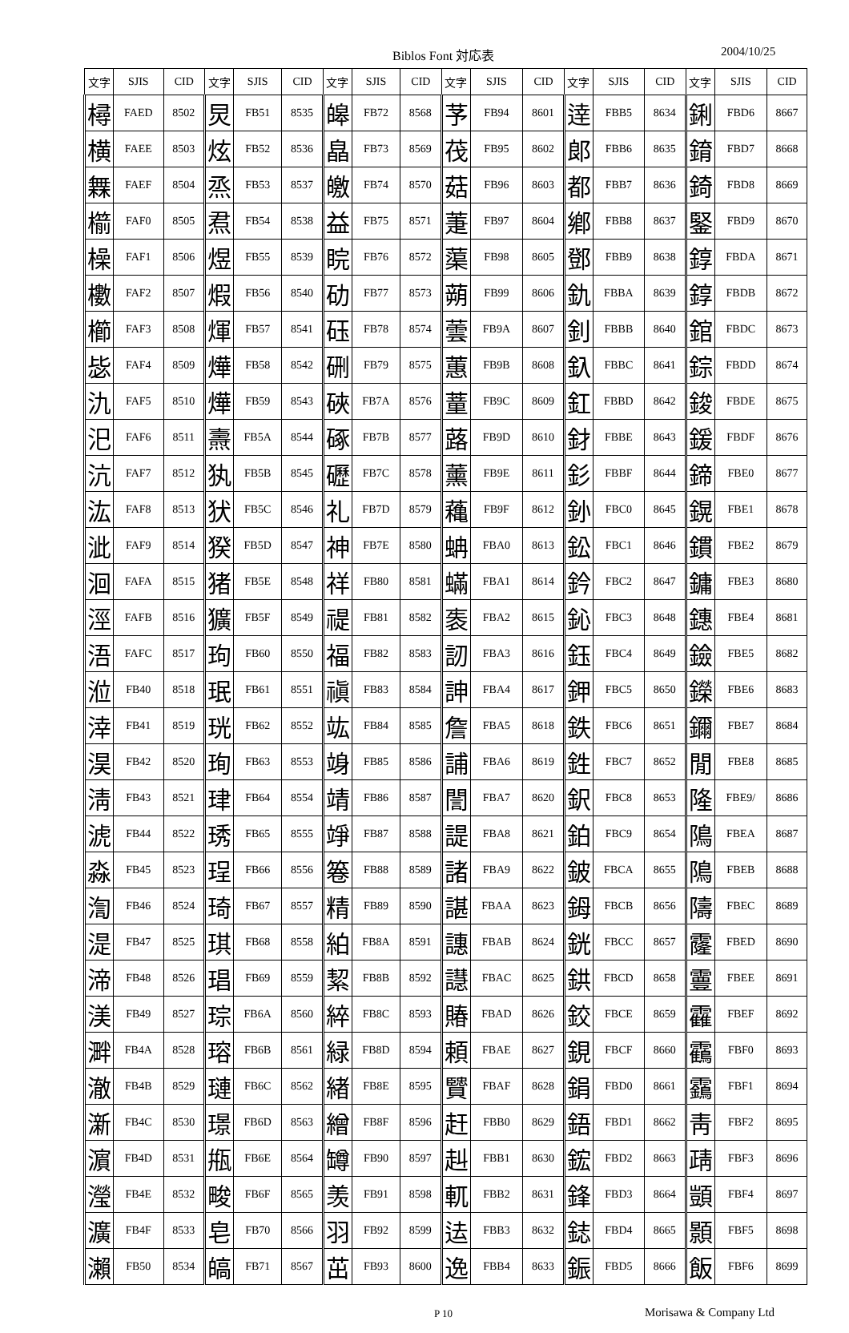Biblos Font 対応表 2004/10/25
| 文字 | SJIS | CID | 文字 | SJIS | CID | 文字 | SJIS | CID | 文字 | SJIS | CID | 文字 | SJIS | CID | 文字 | SJIS | CID |
| --- | --- | --- | --- | --- | --- | --- | --- | --- | --- | --- | --- | --- | --- | --- | --- | --- | --- |
| 樳 | FAED | 8502 | 炅 | FB51 | 8535 | 皞 | FB72 | 8568 | 芧 | FB94 | 8601 | 逹 | FBB5 | 8634 | 鋓 | FBD6 | 8667 |
| 横 | FAEE | 8503 | 炫 | FB52 | 8536 | 皛 | FB73 | 8569 | 茷 | FB95 | 8602 | 郞 | FBB6 | 8635 | 錥 | FBD7 | 8668 |
| 橆 | FAEF | 8504 | 烝 | FB53 | 8537 | 皦 | FB74 | 8570 | 菇 | FB96 | 8603 | 都 | FBB7 | 8636 | 錡 | FBD8 | 8669 |
| 櫤 | FAF0 | 8505 | 焄 | FB54 | 8538 | 益 | FB75 | 8571 | 萐 | FB97 | 8604 | 鄕 | FBB8 | 8637 | 鋻 | FBD9 | 8670 |
| 橾 | FAF1 | 8506 | 煜 | FB55 | 8539 | 睆 | FB76 | 8572 | 蕖 | FB98 | 8605 | 鄧 | FBB9 | 8638 | 錞 | FBDA | 8671 |
| 櫢 | FAF2 | 8507 | 煆 | FB56 | 8540 | 劯 | FB77 | 8573 | 蒴 | FB99 | 8606 | 釚 | FBBA | 8639 | 錞 | FBDB | 8672 |
| 櫛 | FAF3 | 8508 | 煇 | FB57 | 8541 | 砡 | FB78 | 8574 | 蕓 | FB9A | 8607 | 釗 | FBBB | 8640 | 錧 | FBDC | 8673 |
| 毖 | FAF4 | 8509 | 燁 | FB58 | 8542 | 硎 | FB79 | 8575 | 蕙 | FB9B | 8608 | 釞 | FBBC | 8641 | 錝 | FBDD | 8674 |
| 氿 | FAF5 | 8510 | 燁 | FB59 | 8543 | 硤 | FB7A | 8576 | 蕫 | FB9C | 8609 | 釭 | FBBD | 8642 | 鋑 | FBDE | 8675 |
| 汜 | FAF6 | 8511 | 燾 | FB5A | 8544 | 硺 | FB7B | 8577 | 蕗 | FB9D | 8610 | 釮 | FBBE | 8643 | 鍰 | FBDF | 8676 |
| 沆 | FAF7 | 8512 | 犱 | FB5B | 8545 | 礰 | FB7C | 8578 | 薰 | FB9E | 8611 | 釤 | FBBF | 8644 | 鍗 | FBE0 | 8677 |
| 汯 | FAF8 | 8513 | 犾 | FB5C | 8546 | 礼 | FB7D | 8579 | 蘒 | FB9F | 8612 | 釥 | FBC0 | 8645 | 鎤 | FBE1 | 8678 |
| 泚 | FAF9 | 8514 | 猤 | FB5D | 8547 | 神 | FB7E | 8580 | 蚺 | FBA0 | 8613 | 鈆 | FBC1 | 8646 | 鏆 | FBE2 | 8679 |
| 洄 | FAFA | 8515 | 猪 | FB5E | 8548 | 祥 | FB80 | 8581 | 蟎 | FBA1 | 8614 | 鈐 | FBC2 | 8647 | 鏞 | FBE3 | 8680 |
| 涇 | FAFB | 8516 | 獷 | FB5F | 8549 | 禔 | FB81 | 8582 | 袠 | FBA2 | 8615 | 鈊 | FBC3 | 8648 | 鏸 | FBE4 | 8681 |
| 浯 | FAFC | 8517 | 玽 | FB60 | 8550 | 福 | FB82 | 8583 | 訒 | FBA3 | 8616 | 鈺 | FBC4 | 8649 | 鐱 | FBE5 | 8682 |
| 涖 | FB40 | 8518 | 珉 | FB61 | 8551 | 禛 | FB83 | 8584 | 訷 | FBA4 | 8617 | 鉀 | FBC5 | 8650 | 鑅 | FBE6 | 8683 |
| 涬 | FB41 | 8519 | 珖 | FB62 | 8552 | 竑 | FB84 | 8585 | 詹 | FBA5 | 8618 | 鉄 | FBC6 | 8651 | 鑈 | FBE7 | 8684 |
| 淏 | FB42 | 8520 | 珣 | FB63 | 8553 | 竧 | FB85 | 8586 | 誧 | FBA6 | 8619 | 鉎 | FBC7 | 8652 | 閒 | FBE8 | 8685 |
| 淸 | FB43 | 8521 | 珒 | FB64 | 8554 | 靖 | FB86 | 8587 | 誾 | FBA7 | 8620 | 鈬 | FBC8 | 8653 | 隆 | FBE9/ | 8686 |
| 淲 | FB44 | 8522 | 琇 | FB65 | 8555 | 竫 | FB87 | 8588 | 諟 | FBA8 | 8621 | 鉑 | FBC9 | 8654 | 隝 | FBEA | 8687 |
| 淼 | FB45 | 8523 | 珵 | FB66 | 8556 | 箞 | FB88 | 8589 | 諸 | FBA9 | 8622 | 鈹 | FBCA | 8655 | 隝 | FBEB | 8688 |
| 渹 | FB46 | 8524 | 琦 | FB67 | 8557 | 精 | FB89 | 8590 | 諶 | FBAA | 8623 | 鉧 | FBCB | 8656 | 隯 | FBEC | 8689 |
| 湜 | FB47 | 8525 | 琪 | FB68 | 8558 | 絈 | FB8A | 8591 | 譓 | FBAB | 8624 | 銧 | FBCC | 8657 | 霳 | FBED | 8690 |
| 渧 | FB48 | 8526 | 琩 | FB69 | 8559 | 絜 | FB8B | 8592 | 譿 | FBAC | 8625 | 鉷 | FBCD | 8658 | 霻 | FBEE | 8691 |
| 渼 | FB49 | 8527 | 琮 | FB6A | 8560 | 綷 | FB8C | 8593 | 賰 | FBAD | 8626 | 鉸 | FBCE | 8659 | 靃 | FBEF | 8692 |
| 溿 | FB4A | 8528 | 瑢 | FB6B | 8561 | 緑 | FB8D | 8594 | 頼 | FBAE | 8627 | 鋧 | FBCF | 8660 | 靍 | FBF0 | 8693 |
| 澈 | FB4B | 8529 | 璉 | FB6C | 8562 | 緖 | FB8E | 8595 | 贒 | FBAF | 8628 | 鋗 | FBD0 | 8661 | 靎 | FBF1 | 8694 |
| 澵 | FB4C | 8530 | 璟 | FB6D | 8563 | 繒 | FB8F | 8596 | 赶 | FBB0 | 8629 | 鋙 | FBD1 | 8662 | 靑 | FBF2 | 8695 |
| 濵 | FB4D | 8531 | 甁 | FB6E | 8564 | 罇 | FB90 | 8597 | 赳 | FBB1 | 8630 | 鋐 | FBD2 | 8663 | 靕 | FBF3 | 8696 |
| 瀅 | FB4E | 8532 | 畯 | FB6F | 8565 | 羡 | FB91 | 8598 | 軏 | FBB2 | 8631 | 鋒 | FBD3 | 8664 | 顗 | FBF4 | 8697 |
| 瀇 | FB4F | 8533 | 皂 | FB70 | 8566 | 羽 | FB92 | 8599 | 迲 | FBB3 | 8632 | 鋕 | FBD4 | 8665 | 顥 | FBF5 | 8698 |
| 瀨 | FB50 | 8534 | 皜 | FB71 | 8567 | 茁 | FB93 | 8600 | 逸 | FBB4 | 8633 | 鋠 | FBD5 | 8666 | 飯 | FBF6 | 8699 |
P 10 Morisawa & Company Ltd